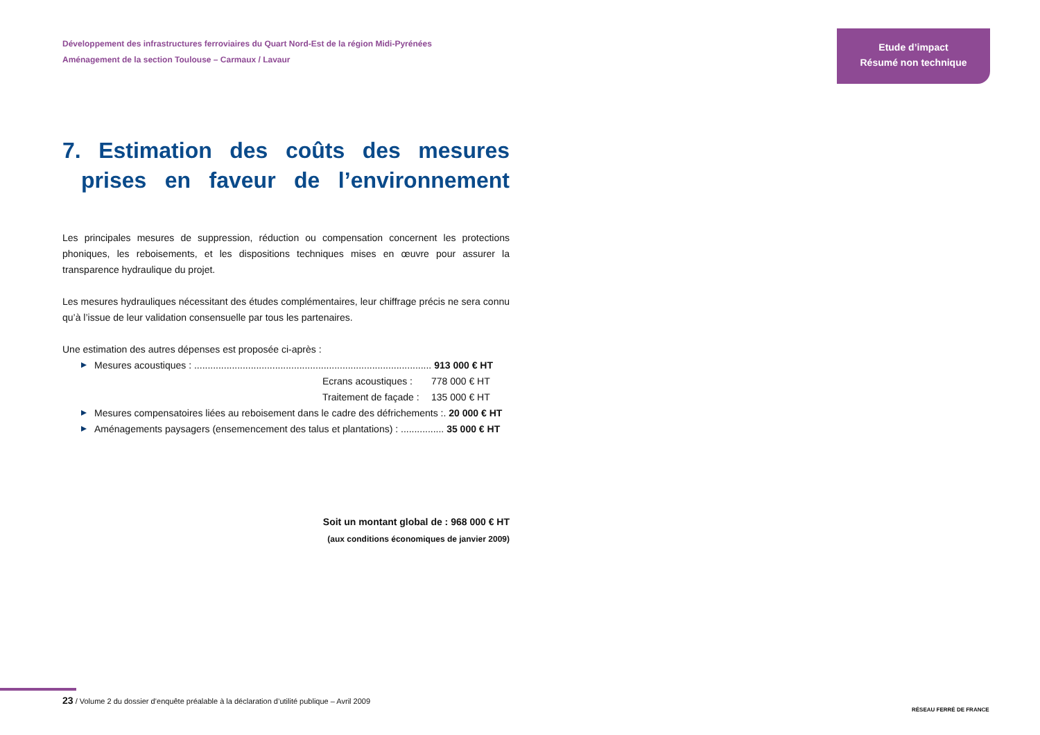Développement des infrastructures ferroviaires du Quart Nord-Est de la région Midi-Pyrénées
Aménagement de la section Toulouse – Carmaux / Lavaur
Etude d’impact
Résumé non technique
7. Estimation des coûts des mesures
prises en faveur de l’environnement
Les principales mesures de suppression, réduction ou compensation concernent les protections phoniques, les reboisements, et les dispositions techniques mises en œuvre pour assurer la transparence hydraulique du projet.
Les mesures hydrauliques nécessitant des études complémentaires, leur chiffrage précis ne sera connu qu’à l’issue de leur validation consensuelle par tous les partenaires.
Une estimation des autres dépenses est proposée ci-après :
Mesures acoustiques : ........................................................................................ 913 000 € HT
Ecrans acoustiques : 778 000 € HT
Traitement de façade : 135 000 € HT
Mesures compensatoires liées au reboisement dans le cadre des défrichements :. 20 000 € HT
Aménagements paysagers (ensemencement des talus et plantations) : ................ 35 000 € HT
Soit un montant global de : 968 000 € HT
(aux conditions économiques de janvier 2009)
23 / Volume 2 du dossier d’enquête préalable à la déclaration d’utilité publique – Avril 2009
RÉSEAU FERRÉ DE FRANCE